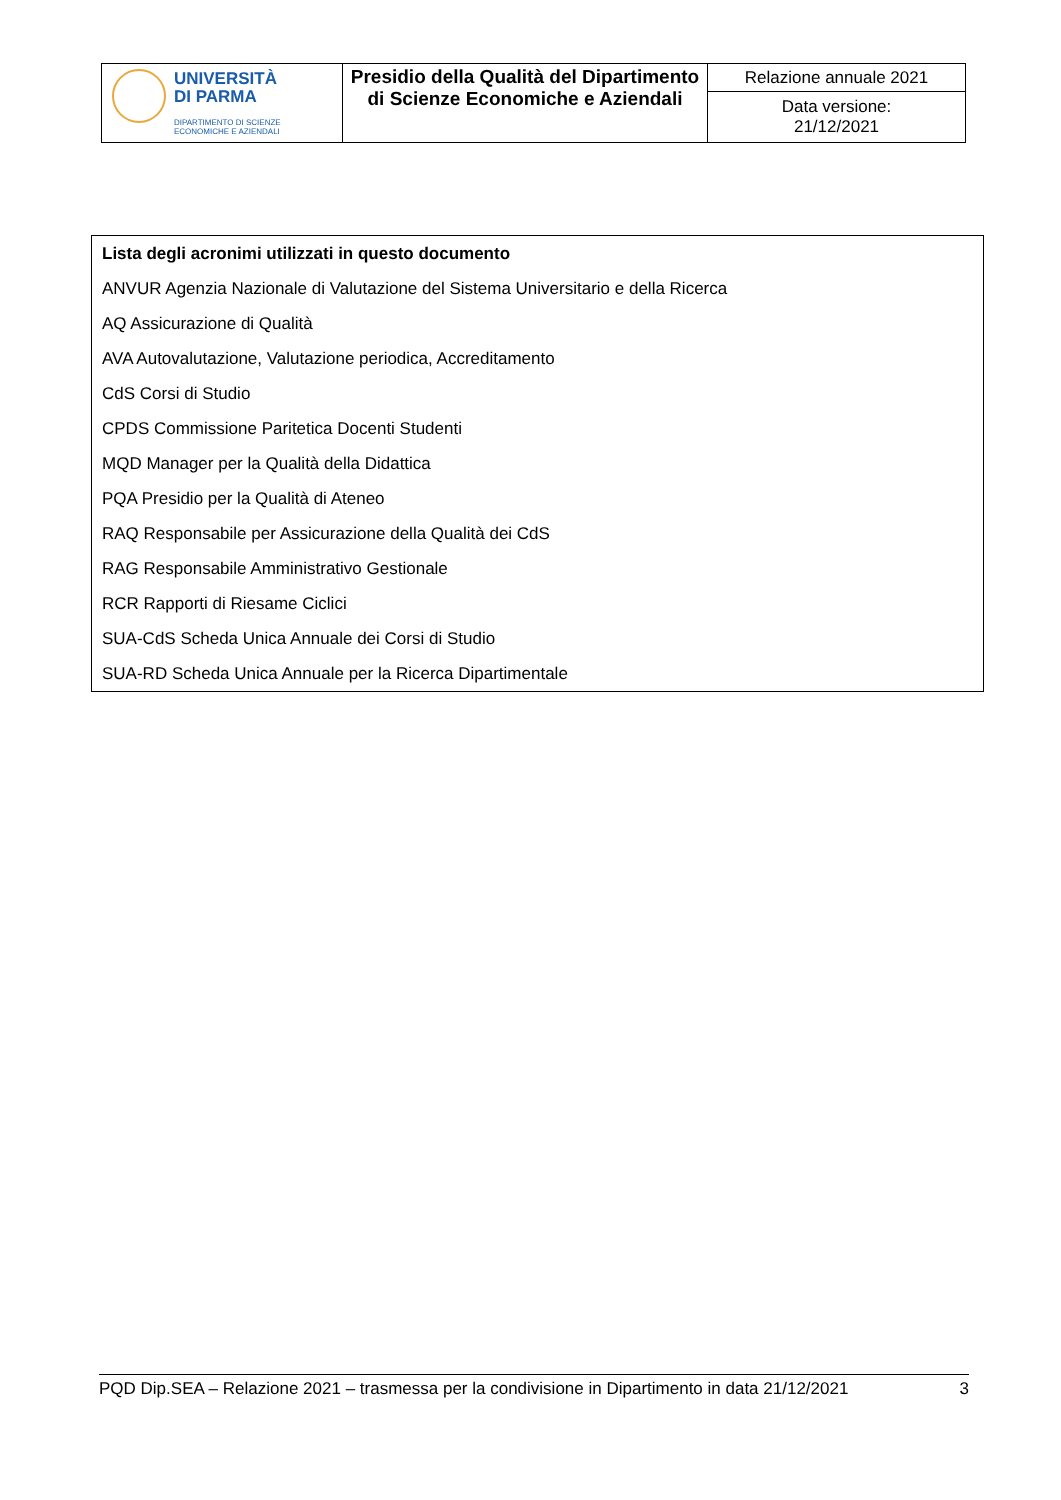| UNIVERSITÀ DI PARMA DIPARTIMENTO DI SCIENZE ECONOMICHE E AZIENDALI | Presidio della Qualità del Dipartimento di Scienze Economiche e Aziendali | Relazione annuale 2021 |
| | | Data versione: 21/12/2021 |
Lista degli acronimi utilizzati in questo documento
ANVUR Agenzia Nazionale di Valutazione del Sistema Universitario e della Ricerca
AQ Assicurazione di Qualità
AVA Autovalutazione, Valutazione periodica, Accreditamento
CdS Corsi di Studio
CPDS Commissione Paritetica Docenti Studenti
MQD Manager per la Qualità della Didattica
PQA Presidio per la Qualità di Ateneo
RAQ Responsabile per Assicurazione della Qualità dei CdS
RAG Responsabile Amministrativo Gestionale
RCR Rapporti di Riesame Ciclici
SUA-CdS Scheda Unica Annuale dei Corsi di Studio
SUA-RD Scheda Unica Annuale per la Ricerca Dipartimentale
PQD Dip.SEA – Relazione 2021 – trasmessa per la condivisione in Dipartimento in data 21/12/2021 3